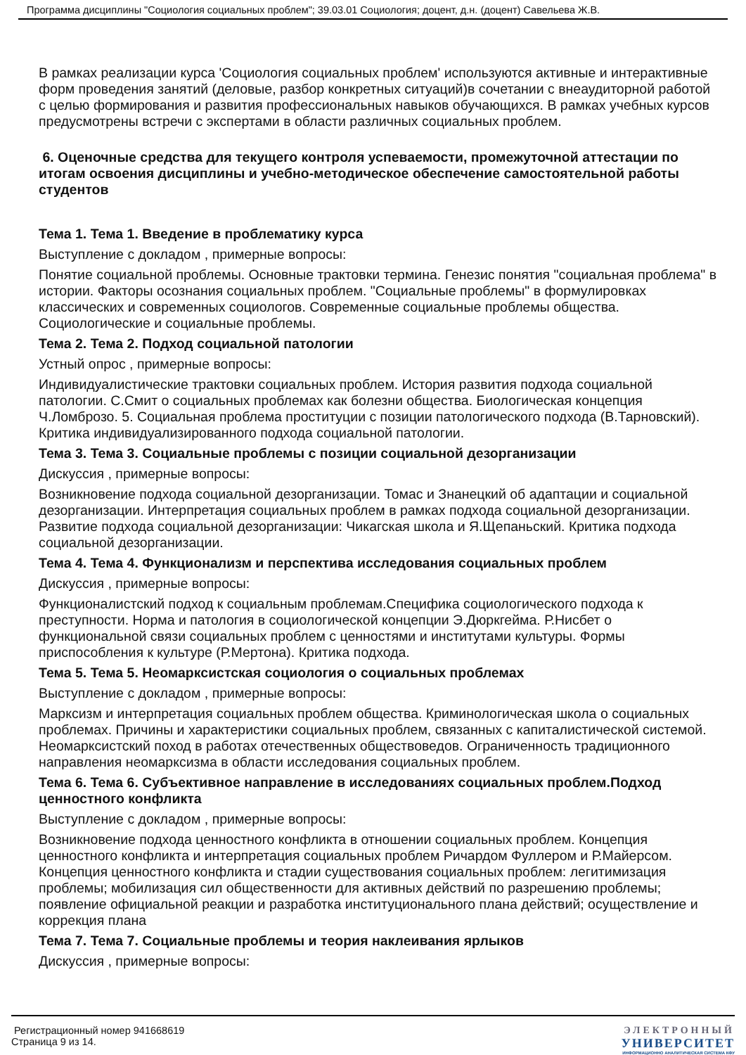Программа дисциплины "Социология социальных проблем"; 39.03.01 Социология; доцент, д.н. (доцент) Савельева Ж.В.
В рамках реализации курса 'Социология социальных проблем' используются активные и интерактивные форм проведения занятий (деловые, разбор конкретных ситуаций)в сочетании с внеаудиторной работой с целью формирования и развития профессиональных навыков обучающихся. В рамках учебных курсов предусмотрены встречи с экспертами в области различных социальных проблем.
6. Оценочные средства для текущего контроля успеваемости, промежуточной аттестации по итогам освоения дисциплины и учебно-методическое обеспечение самостоятельной работы студентов
Тема 1. Тема 1. Введение в проблематику курса
Выступление с докладом , примерные вопросы:
Понятие социальной проблемы. Основные трактовки термина. Генезис понятия "социальная проблема" в истории. Факторы осознания социальных проблем. "Социальные проблемы" в формулировках классических и современных социологов. Современные социальные проблемы общества. Социологические и социальные проблемы.
Тема 2. Тема 2. Подход социальной патологии
Устный опрос , примерные вопросы:
Индивидуалистические трактовки социальных проблем. История развития подхода социальной патологии. С.Смит о социальных проблемах как болезни общества. Биологическая концепция Ч.Ломброзо. 5. Социальная проблема проституции с позиции патологического подхода (В.Тарновский). Критика индивидуализированного подхода социальной патологии.
Тема 3. Тема 3. Социальные проблемы с позиции социальной дезорганизации
Дискуссия , примерные вопросы:
Возникновение подхода социальной дезорганизации. Томас и Знанецкий об адаптации и социальной дезорганизации. Интерпретация социальных проблем в рамках подхода социальной дезорганизации. Развитие подхода социальной дезорганизации: Чикагская школа и Я.Щепаньский. Критика подхода социальной дезорганизации.
Тема 4. Тема 4. Функционализм и перспектива исследования социальных проблем
Дискуссия , примерные вопросы:
Функционалистский подход к социальным проблемам.Специфика социологического подхода к преступности. Норма и патология в социологической концепции Э.Дюркгейма. Р.Нисбет о функциональной связи социальных проблем с ценностями и институтами культуры. Формы приспособления к культуре (Р.Мертона). Критика подхода.
Тема 5. Тема 5. Неомарксистская социология о социальных проблемах
Выступление с докладом , примерные вопросы:
Марксизм и интерпретация социальных проблем общества. Криминологическая школа о социальных проблемах. Причины и характеристики социальных проблем, связанных с капиталистической системой. Неомарксистский поход в работах отечественных обществоведов. Ограниченность традиционного направления неомарксизма в области исследования социальных проблем.
Тема 6. Тема 6. Субъективное направление в исследованиях социальных проблем.Подход ценностного конфликта
Выступление с докладом , примерные вопросы:
Возникновение подхода ценностного конфликта в отношении социальных проблем. Концепция ценностного конфликта и интерпретация социальных проблем Ричардом Фуллером и Р.Майерсом. Концепция ценностного конфликта и стадии существования социальных проблем: легитимизация проблемы; мобилизация сил общественности для активных действий по разрешению проблемы; появление официальной реакции и разработка институционального плана действий; осуществление и коррекция плана
Тема 7. Тема 7. Социальные проблемы и теория наклеивания ярлыков
Дискуссия , примерные вопросы:
Регистрационный номер 941668619
Страница 9 из 14.
ЭЛЕКТРОННЫЙ
УНИВЕРСИТЕТ
ИНФОРМАЦИОННО АНАЛИТИЧЕСКАЯ СИСТЕМА КФУ